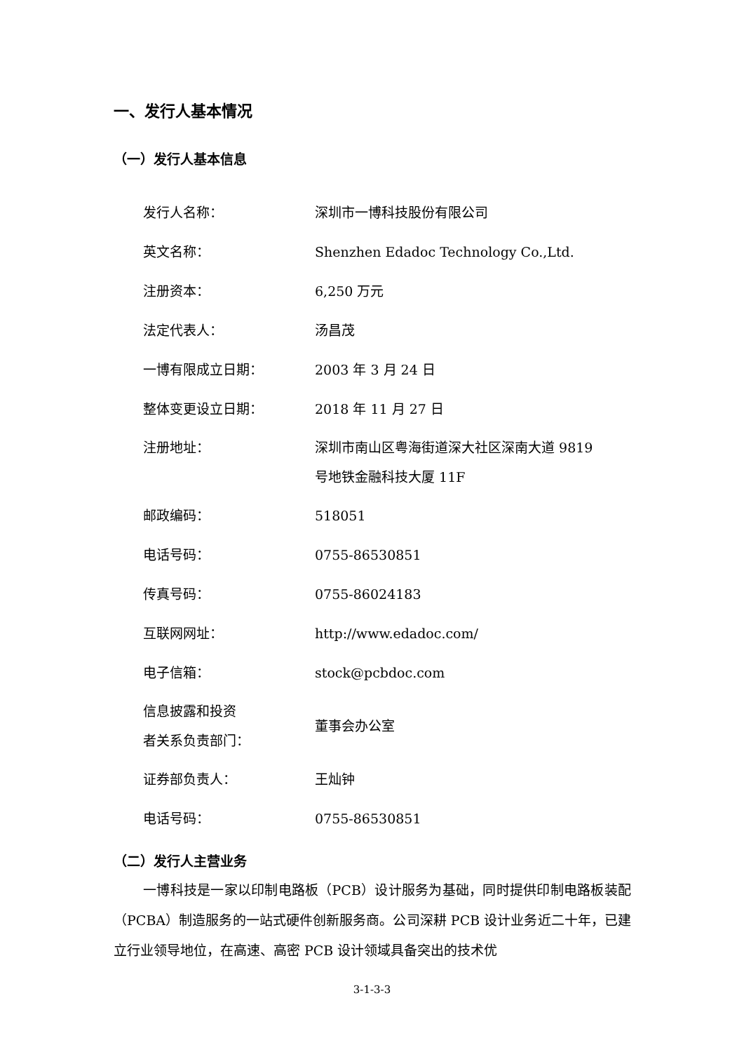一、发行人基本情况
（一）发行人基本信息
| 发行人名称： | 深圳市一博科技股份有限公司 |
| 英文名称： | Shenzhen Edadoc Technology Co.,Ltd. |
| 注册资本： | 6,250 万元 |
| 法定代表人： | 汤昌茂 |
| 一博有限成立日期： | 2003 年 3 月 24 日 |
| 整体变更设立日期： | 2018 年 11 月 27 日 |
| 注册地址： | 深圳市南山区粤海街道深大社区深南大道 9819 号地铁金融科技大厦 11F |
| 邮政编码： | 518051 |
| 电话号码： | 0755-86530851 |
| 传真号码： | 0755-86024183 |
| 互联网网址： | http://www.edadoc.com/ |
| 电子信箱： | stock@pcbdoc.com |
| 信息披露和投资 者关系负责部门： | 董事会办公室 |
| 证券部负责人： | 王灿钟 |
| 电话号码： | 0755-86530851 |
（二）发行人主营业务
一博科技是一家以印制电路板（PCB）设计服务为基础，同时提供印制电路板装配（PCBA）制造服务的一站式硬件创新服务商。公司深耕 PCB 设计业务近二十年，已建立行业领导地位，在高速、高密 PCB 设计领域具备突出的技术优
3-1-3-3